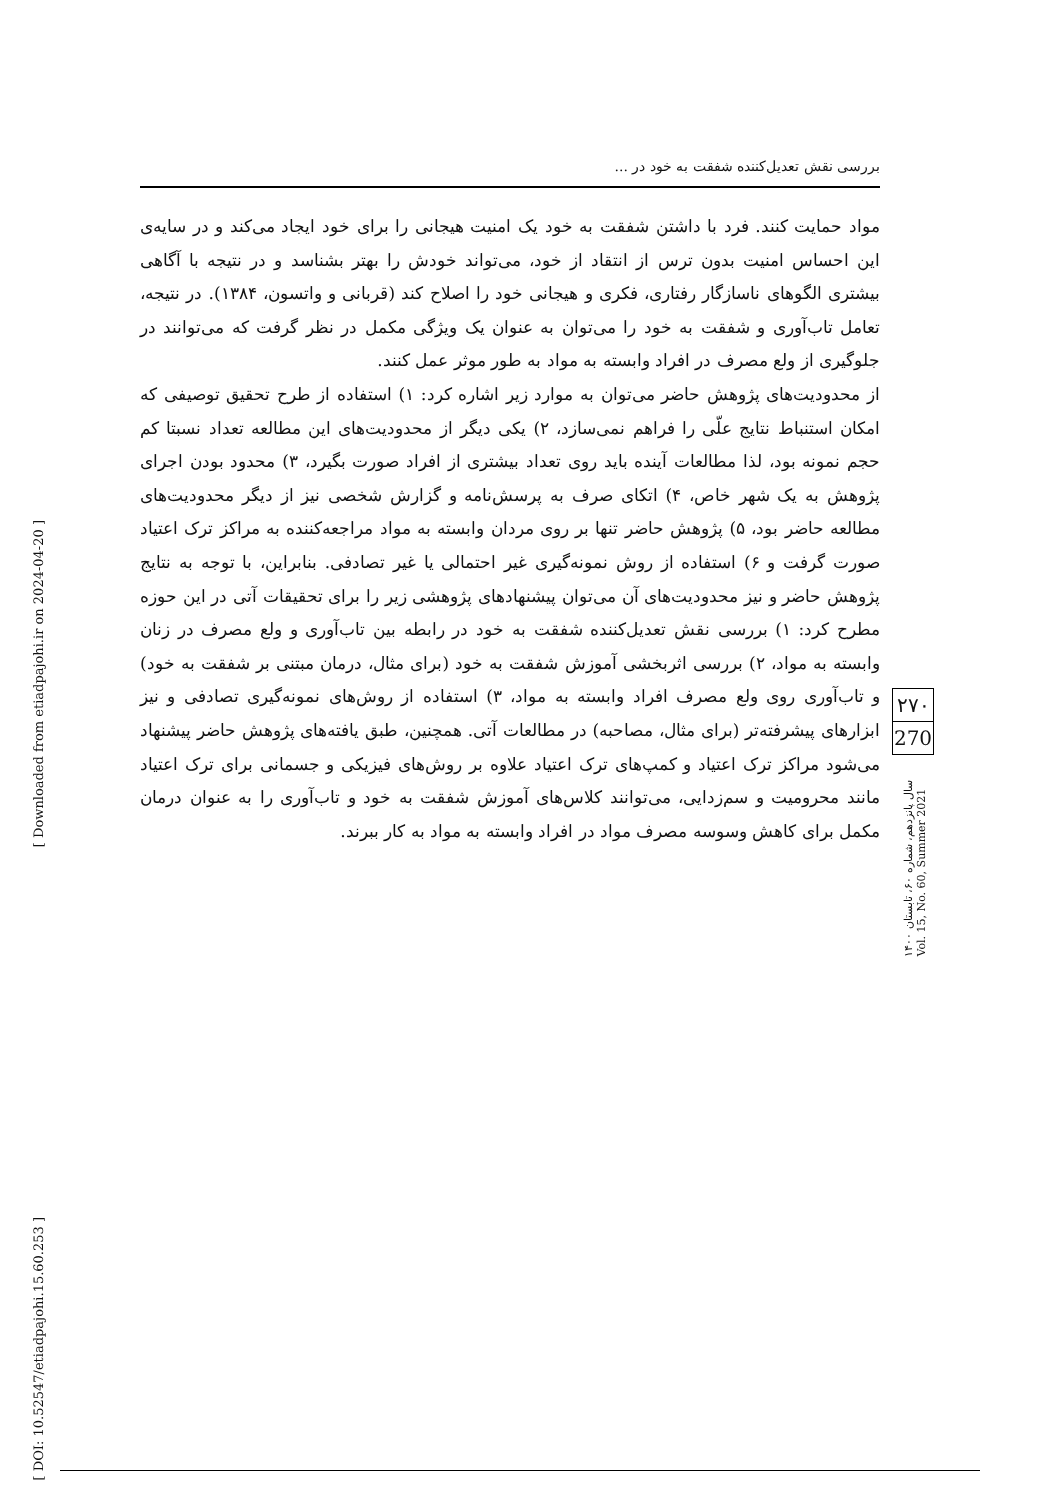[ Downloaded from etiadpajohi.ir on 2024-04-20 ]
[ DOI: 10.52547/etiadpajohi.15.60.253 ]
بررسی نقش تعدیل‌کننده شفقت به خود در ...
مواد حمایت کنند. فرد با داشتن شفقت به خود یک امنیت هیجانی را برای خود ایجاد می‌کند و در سایه‌ی این احساس امنیت بدون ترس از انتقاد از خود، می‌تواند خودش را بهتر بشناسد و در نتیجه با آگاهی بیشتری الگوهای ناسازگار رفتاری، فکری و هیجانی خود را اصلاح کند (قربانی و واتسون، ۱۳۸۴). در نتیجه، تعامل تاب‌آوری و شفقت به خود را می‌توان به عنوان یک ویژگی مکمل در نظر گرفت که می‌توانند در جلوگیری از ولع مصرف در افراد وابسته به مواد به طور موثر عمل کنند.
از محدودیت‌های پژوهش حاضر می‌توان به موارد زیر اشاره کرد: ۱) استفاده از طرح تحقیق توصیفی که امکان استنباط نتایج علّی را فراهم نمی‌سازد، ۲) یکی دیگر از محدودیت‌های این مطالعه تعداد نسبتا کم حجم نمونه بود، لذا مطالعات آینده باید روی تعداد بیشتری از افراد صورت بگیرد، ۳) محدود بودن اجرای پژوهش به یک شهر خاص، ۴) اتکای صرف به پرسش‌نامه و گزارش شخصی نیز از دیگر محدودیت‌های مطالعه حاضر بود، ۵) پژوهش حاضر تنها بر روی مردان وابسته به مواد مراجعه‌کننده به مراکز ترک اعتیاد صورت گرفت و ۶) استفاده از روش نمونه‌گیری غیر احتمالی یا غیر تصادفی. بنابراین، با توجه به نتایج پژوهش حاضر و نیز محدودیت‌های آن می‌توان پیشنهادهای پژوهشی زیر را برای تحقیقات آتی در این حوزه مطرح کرد: ۱) بررسی نقش تعدیل‌کننده شفقت به خود در رابطه بین تاب‌آوری و ولع مصرف در زنان وابسته به مواد، ۲) بررسی اثربخشی آموزش شفقت به خود (برای مثال، درمان مبتنی بر شفقت به خود) و تاب‌آوری روی ولع مصرف افراد وابسته به مواد، ۳) استفاده از روش‌های نمونه‌گیری تصادفی و نیز ابزارهای پیشرفته‌تر (برای مثال، مصاحبه) در مطالعات آتی. همچنین، طبق یافته‌های پژوهش حاضر پیشنهاد می‌شود مراکز ترک اعتیاد و کمپ‌های ترک اعتیاد علاوه بر روش‌های فیزیکی و جسمانی برای ترک اعتیاد مانند محرومیت و سم‌زدایی، می‌توانند کلاس‌های آموزش شفقت به خود و تاب‌آوری را به عنوان درمان مکمل برای کاهش وسوسه مصرف مواد در افراد وابسته به مواد به کار ببرند.
۲۷۰
270
سال پانزدهم، شماره ۶۰، تابستان ۱۴۰۰
Vol. 15, No. 60, Summer 2021